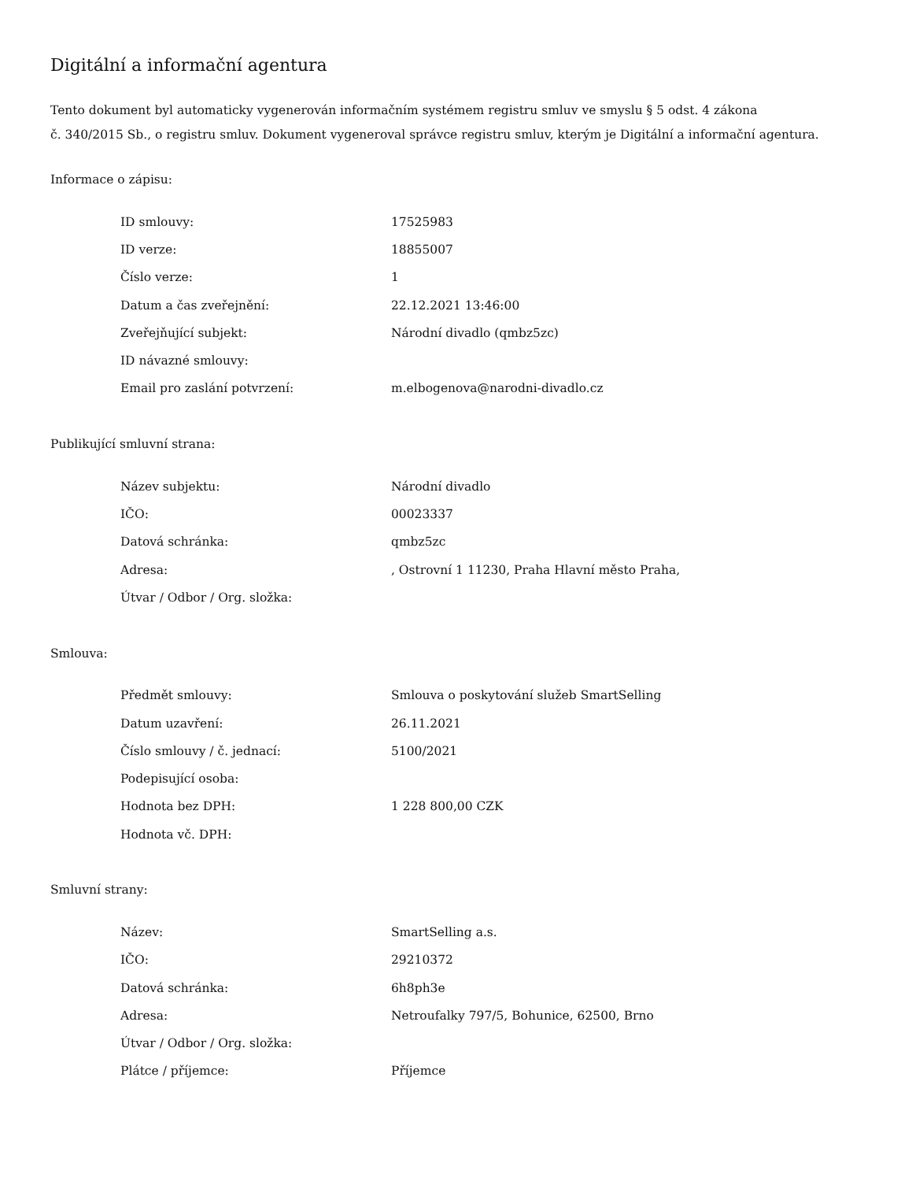Digitální a informační agentura
Tento dokument byl automaticky vygenerován informačním systémem registru smluv ve smyslu § 5 odst. 4 zákona
č. 340/2015 Sb., o registru smluv. Dokument vygeneroval správce registru smluv, kterým je Digitální a informační agentura.
Informace o zápisu:
| ID smlouvy: | 17525983 |
| ID verze: | 18855007 |
| Číslo verze: | 1 |
| Datum a čas zveřejnění: | 22.12.2021 13:46:00 |
| Zveřejňující subjekt: | Národní divadlo (qmbz5zc) |
| ID návazné smlouvy: | |
| Email pro zaslání potvrzení: | m.elbogenova@narodni-divadlo.cz |
Publikující smluvní strana:
| Název subjektu: | Národní divadlo |
| IČO: | 00023337 |
| Datová schránka: | qmbz5zc |
| Adresa: | , Ostrovní 1 11230, Praha Hlavní město Praha, |
| Útvar / Odbor / Org. složka: | |
Smlouva:
| Předmět smlouvy: | Smlouva o poskytování služeb SmartSelling |
| Datum uzavření: | 26.11.2021 |
| Číslo smlouvy / č. jednací: | 5100/2021 |
| Podepisující osoba: | |
| Hodnota bez DPH: | 1 228 800,00 CZK |
| Hodnota vč. DPH: | |
Smluvní strany:
| Název: | SmartSelling a.s. |
| IČO: | 29210372 |
| Datová schránka: | 6h8ph3e |
| Adresa: | Netroufalky 797/5, Bohunice, 62500, Brno |
| Útvar / Odbor / Org. složka: | |
| Plátce / příjemce: | Příjemce |